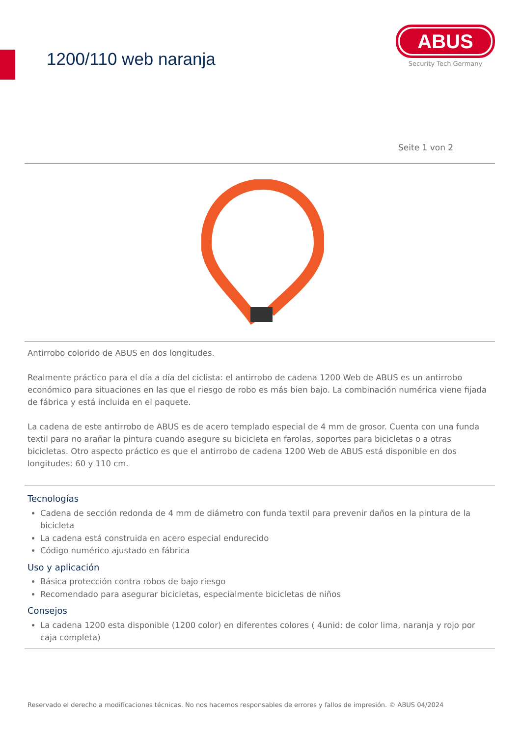1200/110 web naranja
ABUS
Security Tech Germany
Seite 1 von 2
Antirrobo colorido de ABUS en dos longitudes.
Realmente práctico para el día a día del ciclista: el antirrobo de cadena 1200 Web de ABUS es un antirrobo económico para situaciones en las que el riesgo de robo es más bien bajo. La combinación numérica viene fijada de fábrica y está incluida en el paquete.
La cadena de este antirrobo de ABUS es de acero templado especial de 4 mm de grosor. Cuenta con una funda textil para no arañar la pintura cuando asegure su bicicleta en farolas, soportes para bicicletas o a otras bicicletas. Otro aspecto práctico es que el antirrobo de cadena 1200 Web de ABUS está disponible en dos longitudes: 60 y 110 cm.
Tecnologías
Cadena de sección redonda de 4 mm de diámetro con funda textil para prevenir daños en la pintura de la bicicleta
La cadena está construida en acero especial endurecido
Código numérico ajustado en fábrica
Uso y aplicación
Básica protección contra robos de bajo riesgo
Recomendado para asegurar bicicletas, especialmente bicicletas de niños
Consejos
La cadena 1200 esta disponible (1200 color) en diferentes colores ( 4unid: de color lima, naranja y rojo por caja completa)
Reservado el derecho a modificaciones técnicas. No nos hacemos responsables de errores y fallos de impresión. © ABUS 04/2024